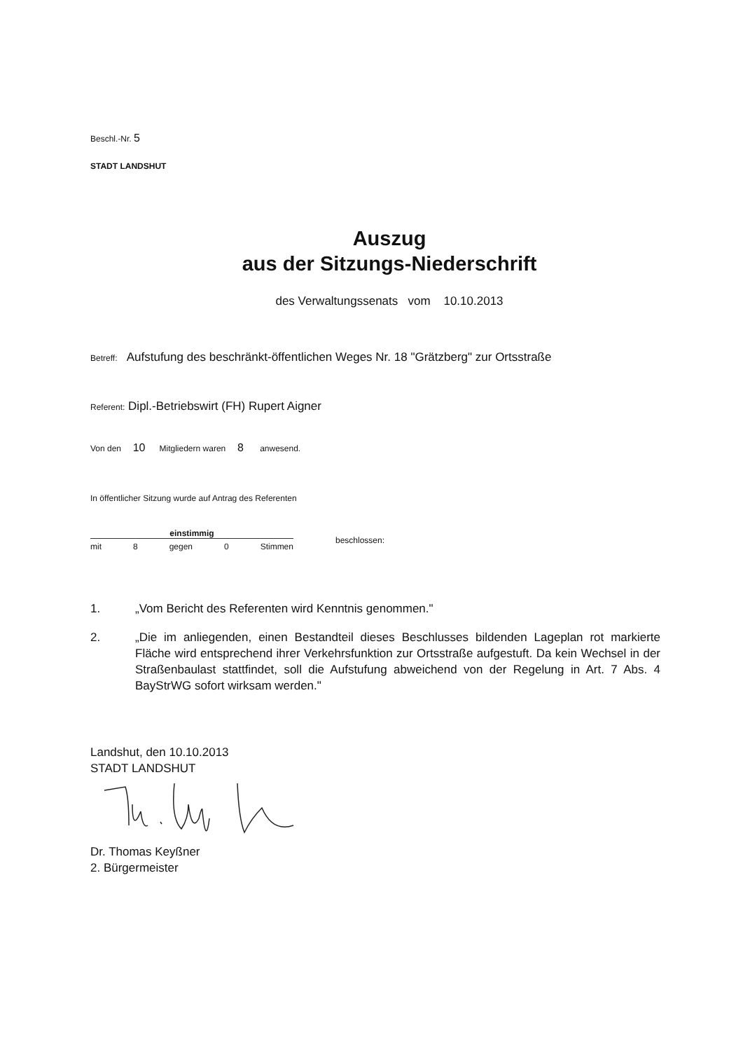Beschl.-Nr. 5
STADT LANDSHUT
Auszug
aus der Sitzungs-Niederschrift
des Verwaltungssenats vom 10.10.2013
Betreff: Aufstufung des beschränkt-öffentlichen Weges Nr. 18 "Grätzberg" zur Ortsstraße
Referent: Dipl.-Betriebswirt (FH) Rupert Aigner
Von den 10 Mitgliedern waren 8 anwesend.
In öffentlicher Sitzung wurde auf Antrag des Referenten
einstimmig
mit 8 gegen 0 Stimmen
beschlossen:
1. „Vom Bericht des Referenten wird Kenntnis genommen."
2. „Die im anliegenden, einen Bestandteil dieses Beschlusses bildenden Lageplan rot markierte Fläche wird entsprechend ihrer Verkehrsfunktion zur Ortsstraße aufgestuft. Da kein Wechsel in der Straßenbaulast stattfindet, soll die Aufstufung abweichend von der Regelung in Art. 7 Abs. 4 BayStrWG sofort wirksam werden."
Landshut, den 10.10.2013
STADT LANDSHUT
Dr. Thomas Keyßner
2. Bürgermeister